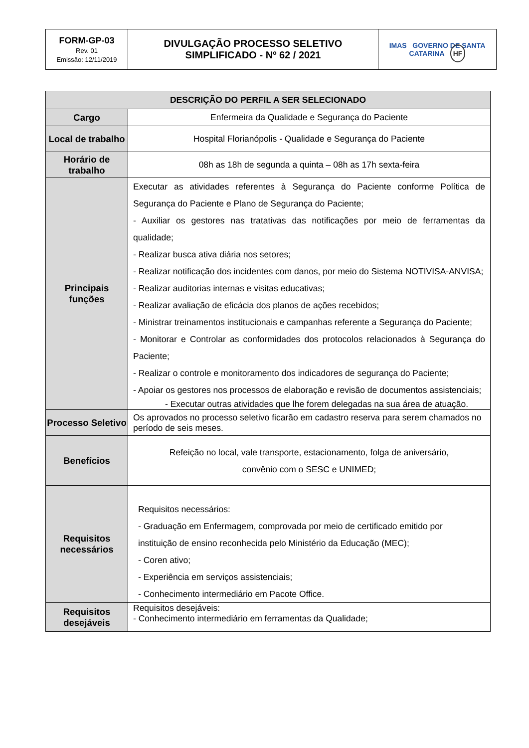| FORM-GP-03 Rev. 01 Emissão: 12/11/2019 | DIVULGAÇÃO PROCESSO SELETIVO SIMPLIFICADO - Nº 62 / 2021 | IMAS GOVERNO DE SANTA CATARINA HF |
| DESCRIÇÃO DO PERFIL A SER SELECIONADO | |
| --- | --- |
| Cargo | Enfermeira da Qualidade e Segurança do Paciente |
| Local de trabalho | Hospital Florianópolis - Qualidade e Segurança do Paciente |
| Horário de trabalho | 08h as 18h de segunda a quinta – 08h as 17h sexta-feira |
| Principais funções | Executar as atividades referentes à Segurança do Paciente conforme Política de Segurança do Paciente e Plano de Segurança do Paciente; - Auxiliar os gestores nas tratativas das notificações por meio de ferramentas da qualidade; - Realizar busca ativa diária nos setores; - Realizar notificação dos incidentes com danos, por meio do Sistema NOTIVISA-ANVISA; - Realizar auditorias internas e visitas educativas; - Realizar avaliação de eficácia dos planos de ações recebidos; - Ministrar treinamentos institucionais e campanhas referente a Segurança do Paciente; - Monitorar e Controlar as conformidades dos protocolos relacionados à Segurança do Paciente; - Realizar o controle e monitoramento dos indicadores de segurança do Paciente; - Apoiar os gestores nos processos de elaboração e revisão de documentos assistenciais; - Executar outras atividades que lhe forem delegadas na sua área de atuação. |
| Processo Seletivo | Os aprovados no processo seletivo ficarão em cadastro reserva para serem chamados no período de seis meses. |
| Benefícios | Refeição no local, vale transporte, estacionamento, folga de aniversário, convênio com o SESC e UNIMED; |
| Requisitos necessários | Requisitos necessários: - Graduação em Enfermagem, comprovada por meio de certificado emitido por instituição de ensino reconhecida pelo Ministério da Educação (MEC); - Coren ativo; - Experiência em serviços assistenciais; - Conhecimento intermediário em Pacote Office. |
| Requisitos desejáveis | Requisitos desejáveis: - Conhecimento intermediário em ferramentas da Qualidade; |